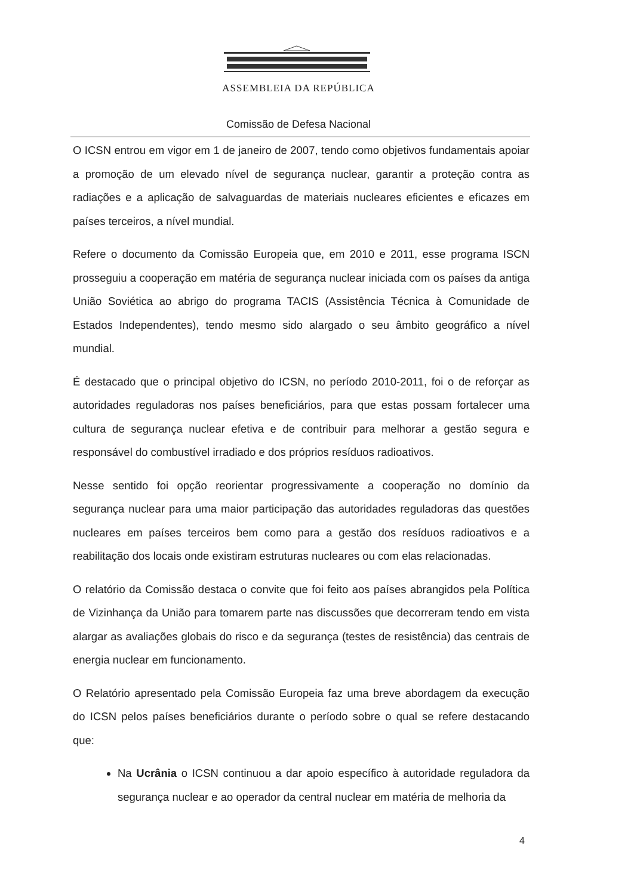ASSEMBLEIA DA REPÚBLICA
Comissão de Defesa Nacional
O ICSN entrou em vigor em 1 de janeiro de 2007, tendo como objetivos fundamentais apoiar a promoção de um elevado nível de segurança nuclear, garantir a proteção contra as radiações e a aplicação de salvaguardas de materiais nucleares eficientes e eficazes em países terceiros, a nível mundial.
Refere o documento da Comissão Europeia que, em 2010 e 2011, esse programa ISCN prosseguiu a cooperação em matéria de segurança nuclear iniciada com os países da antiga União Soviética ao abrigo do programa TACIS (Assistência Técnica à Comunidade de Estados Independentes), tendo mesmo sido alargado o seu âmbito geográfico a nível mundial.
É destacado que o principal objetivo do ICSN, no período 2010-2011, foi o de reforçar as autoridades reguladoras nos países beneficiários, para que estas possam fortalecer uma cultura de segurança nuclear efetiva e de contribuir para melhorar a gestão segura e responsável do combustível irradiado e dos próprios resíduos radioativos.
Nesse sentido foi opção reorientar progressivamente a cooperação no domínio da segurança nuclear para uma maior participação das autoridades reguladoras das questões nucleares em países terceiros bem como para a gestão dos resíduos radioativos e a reabilitação dos locais onde existiram estruturas nucleares ou com elas relacionadas.
O relatório da Comissão destaca o convite que foi feito aos países abrangidos pela Política de Vizinhança da União para tomarem parte nas discussões que decorreram tendo em vista alargar as avaliações globais do risco e da segurança (testes de resistência) das centrais de energia nuclear em funcionamento.
O Relatório apresentado pela Comissão Europeia faz uma breve abordagem da execução do ICSN pelos países beneficiários durante o período sobre o qual se refere destacando que:
Na Ucrânia o ICSN continuou a dar apoio específico à autoridade reguladora da segurança nuclear e ao operador da central nuclear em matéria de melhoria da
4